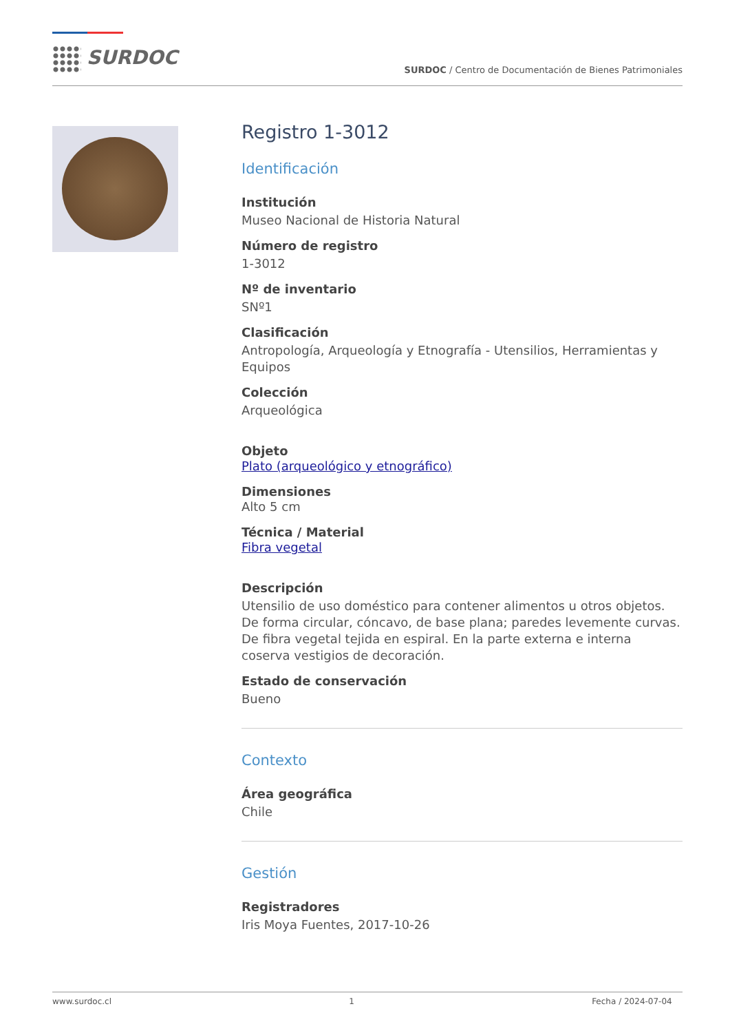SURDOC
SURDOC / Centro de Documentación de Bienes Patrimoniales
Registro 1-3012
Identificación
Institución
Museo Nacional de Historia Natural
Número de registro
1-3012
Nº de inventario
SNº1
Clasificación
Antropología, Arqueología y Etnografía - Utensilios, Herramientas y Equipos
Colección
Arqueológica
Objeto
Plato (arqueológico y etnográfico)
Dimensiones
Alto 5 cm
Técnica / Material
Fibra vegetal
Descripción
Utensilio de uso doméstico para contener alimentos u otros objetos. De forma circular, cóncavo, de base plana; paredes levemente curvas. De fibra vegetal tejida en espiral. En la parte externa e interna coserva vestigios de decoración.
Estado de conservación
Bueno
Contexto
Área geográfica
Chile
Gestión
Registradores
Iris Moya Fuentes, 2017-10-26
www.surdoc.cl 1 Fecha / 2024-07-04